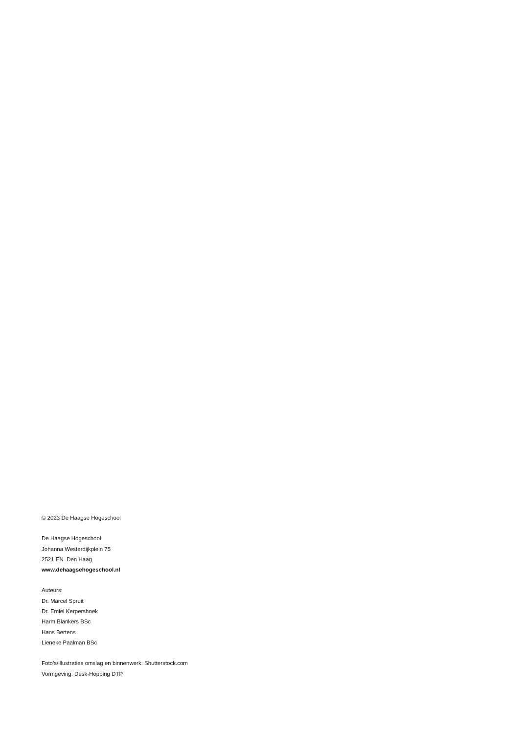© 2023 De Haagse Hogeschool
De Haagse Hogeschool
Johanna Westerdijkplein 75
2521 EN Den Haag
www.dehaagsehogeschool.nl
Auteurs:
Dr. Marcel Spruit
Dr. Emiel Kerpershoek
Harm Blankers BSc
Hans Bertens
Lieneke Paalman BSc
Foto’s/illustraties omslag en binnenwerk: Shutterstock.com
Vormgeving: Desk-Hopping DTP